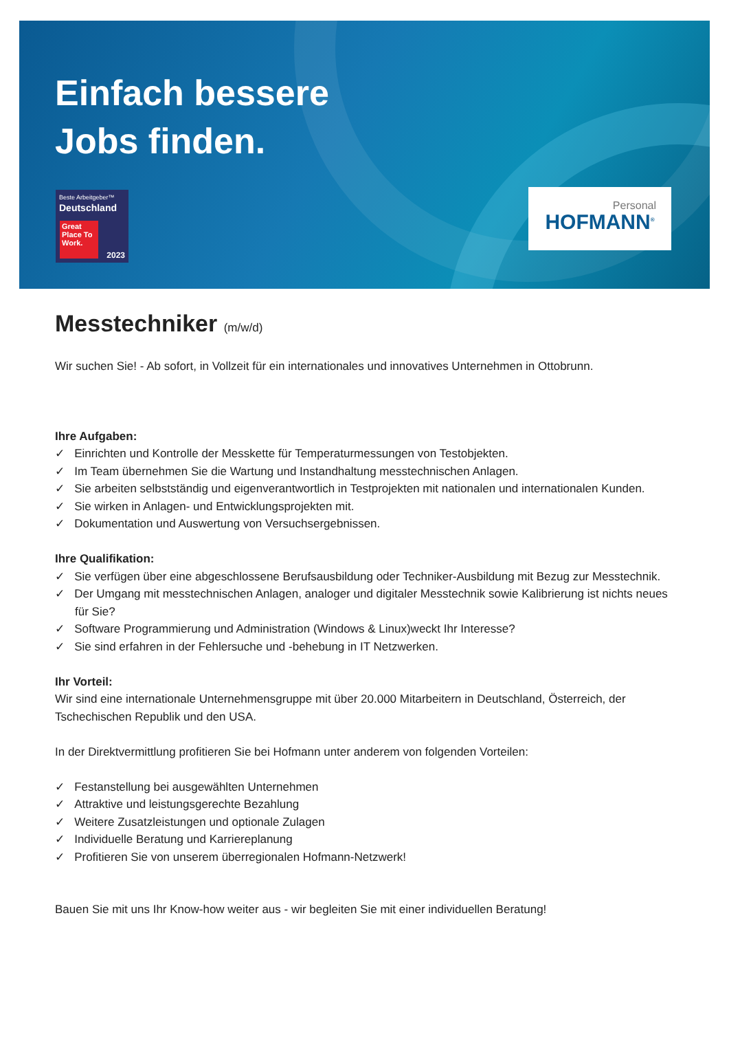Einfach bessere
Jobs finden.
Beste Arbeitgeber™
Deutschland
Great Place To Work.
2023
Personal
HOFMANN<sup>®</sup>
Messtechniker (m/w/d)
Wir suchen Sie! - Ab sofort, in Vollzeit für ein internationales und innovatives Unternehmen in Ottobrunn.
Ihre Aufgaben:
✓ Einrichten und Kontrolle der Messkette für Temperaturmessungen von Testobjekten.
✓ Im Team übernehmen Sie die Wartung und Instandhaltung messtechnischen Anlagen.
✓ Sie arbeiten selbstständig und eigenverantwortlich in Testprojekten mit nationalen und internationalen Kunden.
✓ Sie wirken in Anlagen- und Entwicklungsprojekten mit.
✓ Dokumentation und Auswertung von Versuchsergebnissen.
Ihre Qualifikation:
✓ Sie verfügen über eine abgeschlossene Berufsausbildung oder Techniker-Ausbildung mit Bezug zur Messtechnik.
✓ Der Umgang mit messtechnischen Anlagen, analoger und digitaler Messtechnik sowie Kalibrierung ist nichts neues für Sie?
✓ Software Programmierung und Administration (Windows & Linux)weckt Ihr Interesse?
✓ Sie sind erfahren in der Fehlersuche und -behebung in IT Netzwerken.
Ihr Vorteil:
Wir sind eine internationale Unternehmensgruppe mit über 20.000 Mitarbeitern in Deutschland, Österreich, der Tschechischen Republik und den USA.
In der Direktvermittlung profitieren Sie bei Hofmann unter anderem von folgenden Vorteilen:
✓ Festanstellung bei ausgewählten Unternehmen
✓ Attraktive und leistungsgerechte Bezahlung
✓ Weitere Zusatzleistungen und optionale Zulagen
✓ Individuelle Beratung und Karriereplanung
✓ Profitieren Sie von unserem überregionalen Hofmann-Netzwerk!
Bauen Sie mit uns Ihr Know-how weiter aus - wir begleiten Sie mit einer individuellen Beratung!